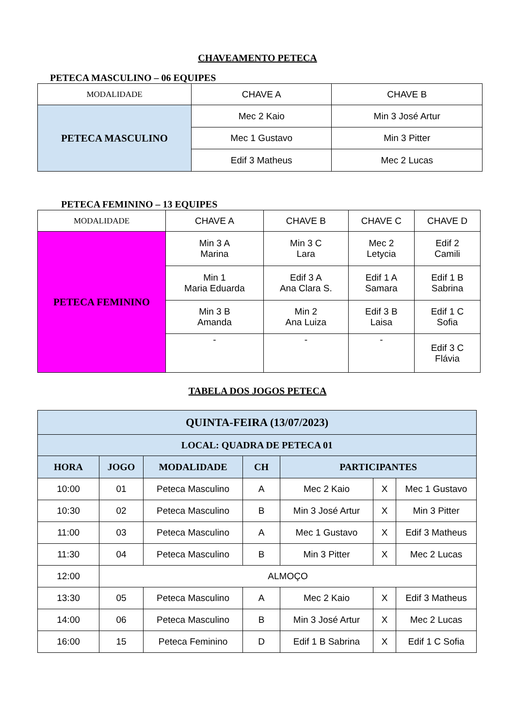CHAVEAMENTO PETECA
PETECA MASCULINO – 06 EQUIPES
| MODALIDADE | CHAVE A | CHAVE B |
| --- | --- | --- |
| PETECA MASCULINO | Mec 2 Kaio | Min 3 José Artur |
| | Mec 1 Gustavo | Min 3 Pitter |
| | Edif 3 Matheus | Mec 2 Lucas |
PETECA FEMININO – 13 EQUIPES
| MODALIDADE | CHAVE A | CHAVE B | CHAVE C | CHAVE D |
| --- | --- | --- | --- | --- |
| PETECA FEMININO | Min 3 A Marina | Min 3 C Lara | Mec 2 Letycia | Edif 2 Camili |
| | Min 1 Maria Eduarda | Edif 3 A Ana Clara S. | Edif 1 A Samara | Edif 1 B Sabrina |
| | Min 3 B Amanda | Min 2 Ana Luiza | Edif 3 B Laisa | Edif 1 C Sofia |
| | - | - | - | Edif 3 C Flávia |
TABELA DOS JOGOS PETECA
| QUINTA-FEIRA (13/07/2023) | | | | | | |
| --- | --- | --- | --- | --- | --- | --- |
| LOCAL: QUADRA DE PETECA 01 | | | | | | |
| HORA | JOGO | MODALIDADE | CH | PARTICIPANTES | | |
| 10:00 | 01 | Peteca Masculino | A | Mec 2 Kaio | X | Mec 1 Gustavo |
| 10:30 | 02 | Peteca Masculino | B | Min 3 José Artur | X | Min 3 Pitter |
| 11:00 | 03 | Peteca Masculino | A | Mec 1 Gustavo | X | Edif 3 Matheus |
| 11:30 | 04 | Peteca Masculino | B | Min 3 Pitter | X | Mec 2 Lucas |
| 12:00 | ALMOÇO | | | | | |
| 13:30 | 05 | Peteca Masculino | A | Mec 2 Kaio | X | Edif 3 Matheus |
| 14:00 | 06 | Peteca Masculino | B | Min 3 José Artur | X | Mec 2 Lucas |
| 16:00 | 15 | Peteca Feminino | D | Edif 1 B Sabrina | X | Edif 1 C Sofia |